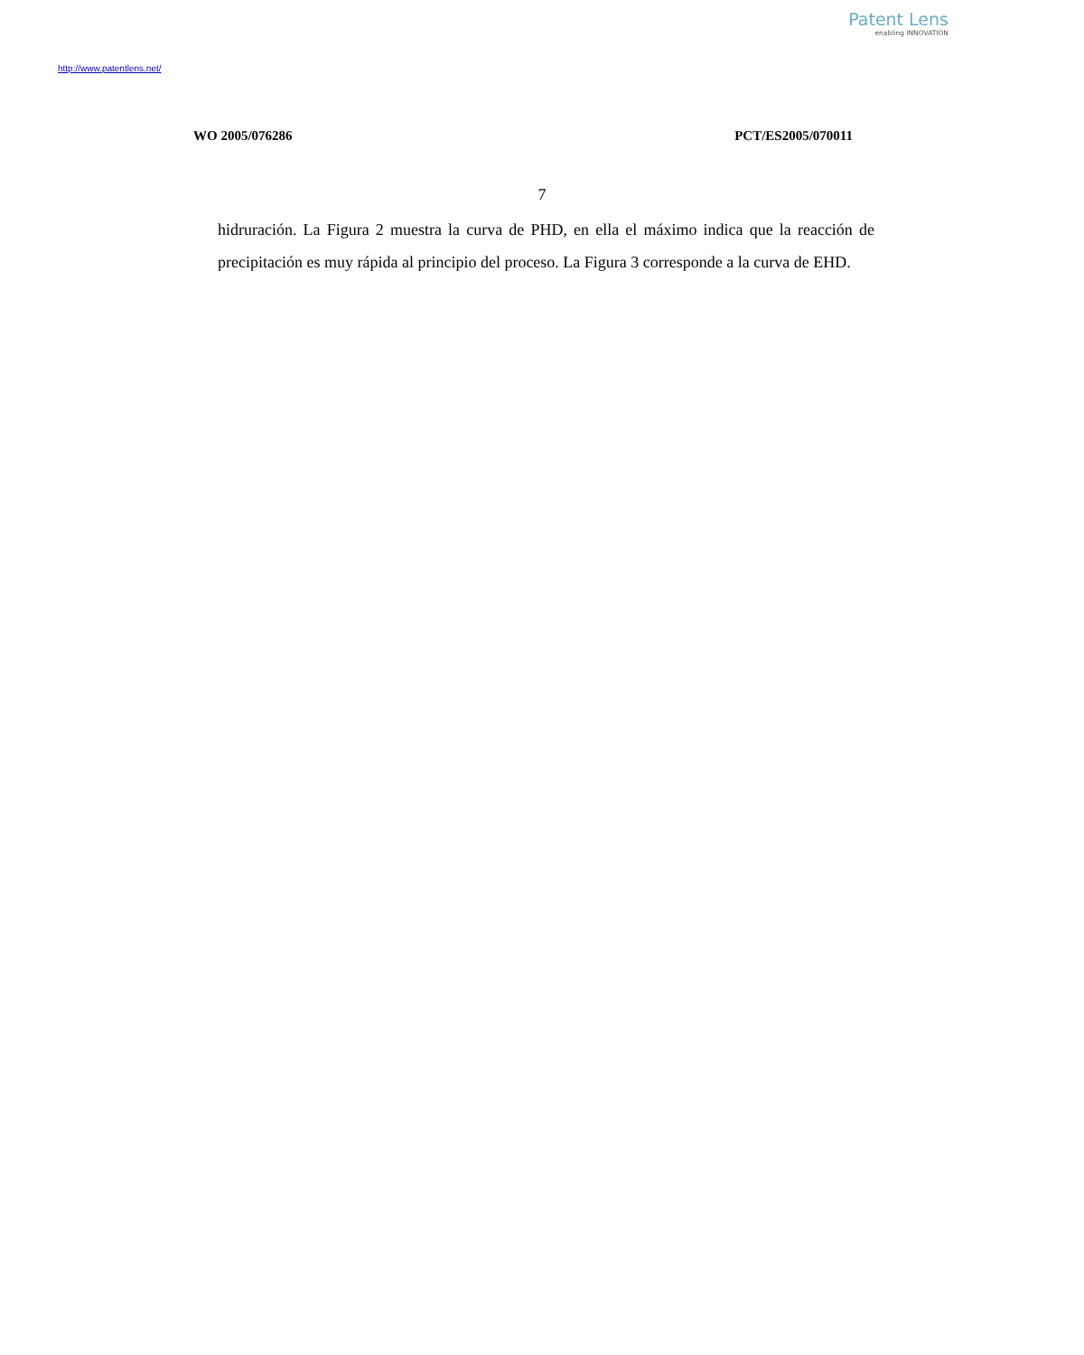Patent Lens
enabling INNOVATION
http://www.patentlens.net/
WO 2005/076286 PCT/ES2005/070011
7
hidruración. La Figura 2 muestra la curva de PHD, en ella el máximo indica que la reacción de precipitación es muy rápida al principio del proceso. La Figura 3 corresponde a la curva de EHD.